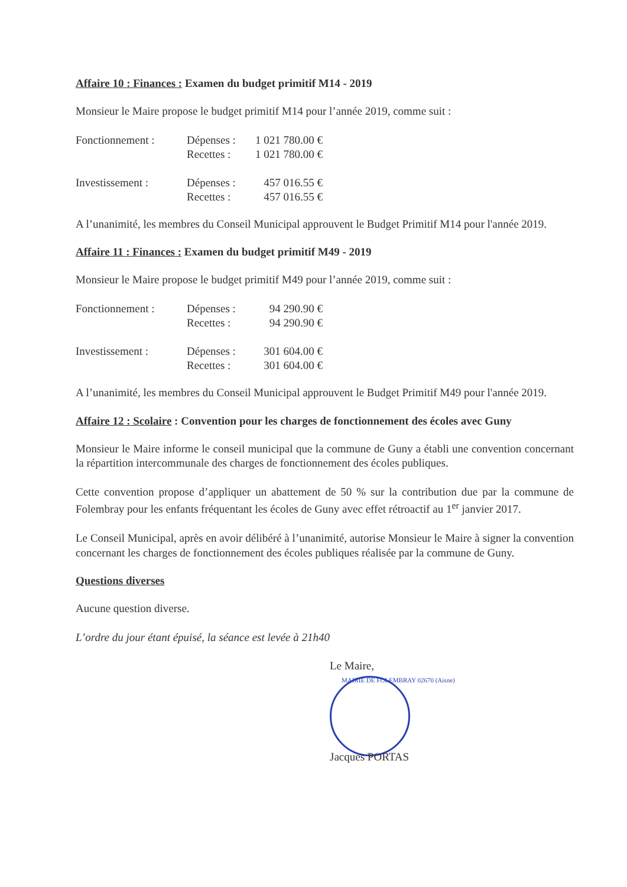Affaire 10 : Finances : Examen du budget primitif M14 - 2019
Monsieur le Maire propose le budget primitif M14 pour l’année 2019, comme suit :
| Fonctionnement : | Dépenses : | 1 021 780.00 € |
| | Recettes : | 1 021 780.00 € |
| Investissement : | Dépenses : | 457 016.55 € |
| | Recettes : | 457 016.55 € |
A l’unanimité, les membres du Conseil Municipal approuvent le Budget Primitif M14 pour l'année 2019.
Affaire 11 : Finances : Examen du budget primitif M49 - 2019
Monsieur le Maire propose le budget primitif M49 pour l’année 2019, comme suit :
| Fonctionnement : | Dépenses : | 94 290.90 € |
| | Recettes : | 94 290.90 € |
| Investissement : | Dépenses : | 301 604.00 € |
| | Recettes : | 301 604.00 € |
A l’unanimité, les membres du Conseil Municipal approuvent le Budget Primitif M49 pour l'année 2019.
Affaire 12 : Scolaire : Convention pour les charges de fonctionnement des écoles avec Guny
Monsieur le Maire informe le conseil municipal que la commune de Guny a établi une convention concernant la répartition intercommunale des charges de fonctionnement des écoles publiques.
Cette convention propose d’appliquer un abattement de 50 % sur la contribution due par la commune de Folembray pour les enfants fréquentant les écoles de Guny avec effet rétroactif au 1<sup>er</sup> janvier 2017.
Le Conseil Municipal, après en avoir délibéré à l’unanimité, autorise Monsieur le Maire à signer la convention concernant les charges de fonctionnement des écoles publiques réalisée par la commune de Guny.
Questions diverses
Aucune question diverse.
L’ordre du jour étant épuisé, la séance est levée à 21h40
Le Maire,
MAIRIE DE FOLEMBRAY 02670 (Aisne)
Jacques PORTAS